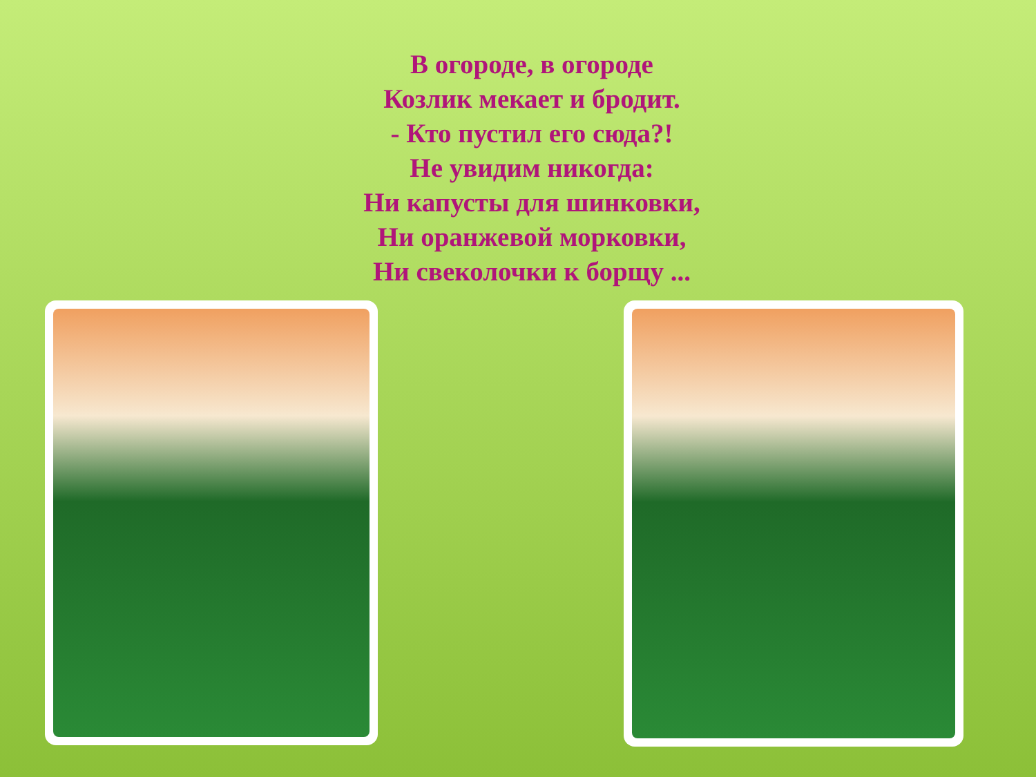В огороде, в огороде
Козлик мекает и бродит.
- Кто пустил его сюда?!
Не увидим никогда:
Ни капусты для шинковки,
Ни оранжевой морковки,
Ни свеколочки к борщу ...